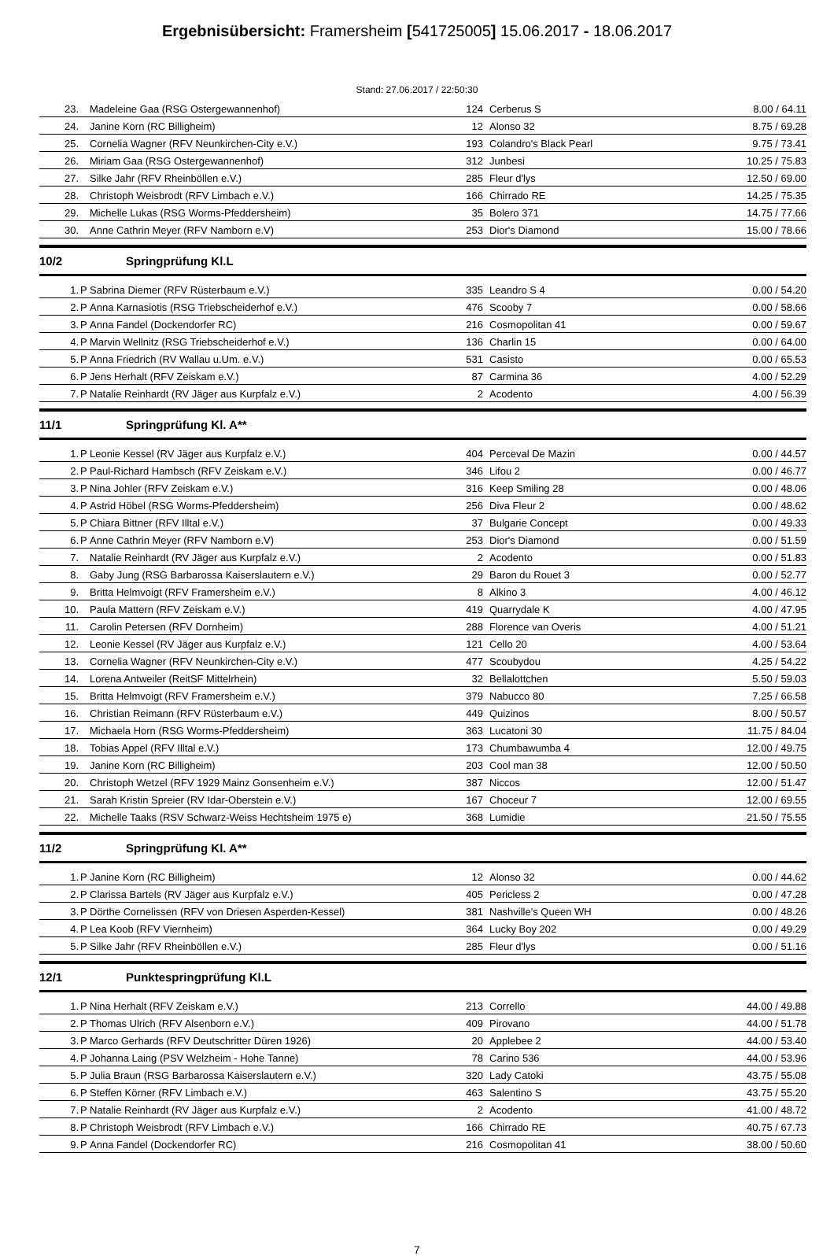Ergebnisübersicht: Framersheim [541725005] 15.06.2017 - 18.06.2017
Stand: 27.06.2017 / 22:50:30
| 23. | | Madeleine Gaa (RSG Ostergewannenhof) | 124 | Cerberus S | 8.00 / 64.11 |
| 24. | | Janine Korn (RC Billigheim) | 12 | Alonso 32 | 8.75 / 69.28 |
| 25. | | Cornelia Wagner (RFV Neunkirchen-City e.V.) | 193 | Colandro's Black Pearl | 9.75 / 73.41 |
| 26. | | Miriam Gaa (RSG Ostergewannenhof) | 312 | Junbesi | 10.25 / 75.83 |
| 27. | | Silke Jahr (RFV Rheinböllen e.V.) | 285 | Fleur d'lys | 12.50 / 69.00 |
| 28. | | Christoph Weisbrodt (RFV Limbach e.V.) | 166 | Chirrado RE | 14.25 / 75.35 |
| 29. | | Michelle Lukas (RSG Worms-Pfeddersheim) | 35 | Bolero 371 | 14.75 / 77.66 |
| 30. | | Anne Cathrin Meyer (RFV Namborn e.V) | 253 | Dior's Diamond | 15.00 / 78.66 |
10/2 Springprüfung Kl.L
| 1. | P | Sabrina Diemer (RFV Rüsterbaum e.V.) | 335 | Leandro S 4 | 0.00 / 54.20 |
| 2. | P | Anna Karnasiotis (RSG Triebscheiderhof e.V.) | 476 | Scooby 7 | 0.00 / 58.66 |
| 3. | P | Anna Fandel (Dockendorfer RC) | 216 | Cosmopolitan 41 | 0.00 / 59.67 |
| 4. | P | Marvin Wellnitz (RSG Triebscheiderhof e.V.) | 136 | Charlin 15 | 0.00 / 64.00 |
| 5. | P | Anna Friedrich (RV Wallau u.Um. e.V.) | 531 | Casisto | 0.00 / 65.53 |
| 6. | P | Jens Herhalt (RFV Zeiskam e.V.) | 87 | Carmina 36 | 4.00 / 52.29 |
| 7. | P | Natalie Reinhardt (RV Jäger aus Kurpfalz e.V.) | 2 | Acodento | 4.00 / 56.39 |
11/1 Springprüfung Kl. A**
| 1. | P | Leonie Kessel (RV Jäger aus Kurpfalz e.V.) | 404 | Perceval De Mazin | 0.00 / 44.57 |
| 2. | P | Paul-Richard Hambsch (RFV Zeiskam e.V.) | 346 | Lifou 2 | 0.00 / 46.77 |
| 3. | P | Nina Johler (RFV Zeiskam e.V.) | 316 | Keep Smiling 28 | 0.00 / 48.06 |
| 4. | P | Astrid Höbel (RSG Worms-Pfeddersheim) | 256 | Diva Fleur 2 | 0.00 / 48.62 |
| 5. | P | Chiara Bittner (RFV Illtal e.V.) | 37 | Bulgarie Concept | 0.00 / 49.33 |
| 6. | P | Anne Cathrin Meyer (RFV Namborn e.V) | 253 | Dior's Diamond | 0.00 / 51.59 |
| 7. | | Natalie Reinhardt (RV Jäger aus Kurpfalz e.V.) | 2 | Acodento | 0.00 / 51.83 |
| 8. | | Gaby Jung (RSG Barbarossa Kaiserslautern e.V.) | 29 | Baron du Rouet 3 | 0.00 / 52.77 |
| 9. | | Britta Helmvoigt (RFV Framersheim e.V.) | 8 | Alkino 3 | 4.00 / 46.12 |
| 10. | | Paula Mattern (RFV Zeiskam e.V.) | 419 | Quarrydale K | 4.00 / 47.95 |
| 11. | | Carolin Petersen (RFV Dornheim) | 288 | Florence van Overis | 4.00 / 51.21 |
| 12. | | Leonie Kessel (RV Jäger aus Kurpfalz e.V.) | 121 | Cello 20 | 4.00 / 53.64 |
| 13. | | Cornelia Wagner (RFV Neunkirchen-City e.V.) | 477 | Scoubydou | 4.25 / 54.22 |
| 14. | | Lorena Antweiler (ReitSF Mittelrhein) | 32 | Bellalottchen | 5.50 / 59.03 |
| 15. | | Britta Helmvoigt (RFV Framersheim e.V.) | 379 | Nabucco 80 | 7.25 / 66.58 |
| 16. | | Christian Reimann (RFV Rüsterbaum e.V.) | 449 | Quizinos | 8.00 / 50.57 |
| 17. | | Michaela Horn (RSG Worms-Pfeddersheim) | 363 | Lucatoni 30 | 11.75 / 84.04 |
| 18. | | Tobias Appel (RFV Illtal e.V.) | 173 | Chumbawumba 4 | 12.00 / 49.75 |
| 19. | | Janine Korn (RC Billigheim) | 203 | Cool man 38 | 12.00 / 50.50 |
| 20. | | Christoph Wetzel (RFV 1929 Mainz Gonsenheim e.V.) | 387 | Niccos | 12.00 / 51.47 |
| 21. | | Sarah Kristin Spreier (RV Idar-Oberstein e.V.) | 167 | Choceur 7 | 12.00 / 69.55 |
| 22. | | Michelle Taaks (RSV Schwarz-Weiss Hechtsheim 1975 e) | 368 | Lumidie | 21.50 / 75.55 |
11/2 Springprüfung Kl. A**
| 1. | P | Janine Korn (RC Billigheim) | 12 | Alonso 32 | 0.00 / 44.62 |
| 2. | P | Clarissa Bartels (RV Jäger aus Kurpfalz e.V.) | 405 | Pericless 2 | 0.00 / 47.28 |
| 3. | P | Dörthe Cornelissen (RFV von Driesen Asperden-Kessel) | 381 | Nashville's Queen WH | 0.00 / 48.26 |
| 4. | P | Lea Koob (RFV Viernheim) | 364 | Lucky Boy 202 | 0.00 / 49.29 |
| 5. | P | Silke Jahr (RFV Rheinböllen e.V.) | 285 | Fleur d'lys | 0.00 / 51.16 |
12/1 Punktespringprüfung Kl.L
| 1. | P | Nina Herhalt (RFV Zeiskam e.V.) | 213 | Corrello | 44.00 / 49.88 |
| 2. | P | Thomas Ulrich (RFV Alsenborn e.V.) | 409 | Pirovano | 44.00 / 51.78 |
| 3. | P | Marco Gerhards (RFV Deutschritter Düren 1926) | 20 | Applebee 2 | 44.00 / 53.40 |
| 4. | P | Johanna Laing (PSV Welzheim - Hohe Tanne) | 78 | Carino 536 | 44.00 / 53.96 |
| 5. | P | Julia Braun (RSG Barbarossa Kaiserslautern e.V.) | 320 | Lady Catoki | 43.75 / 55.08 |
| 6. | P | Steffen Körner (RFV Limbach e.V.) | 463 | Salentino S | 43.75 / 55.20 |
| 7. | P | Natalie Reinhardt (RV Jäger aus Kurpfalz e.V.) | 2 | Acodento | 41.00 / 48.72 |
| 8. | P | Christoph Weisbrodt (RFV Limbach e.V.) | 166 | Chirrado RE | 40.75 / 67.73 |
| 9. | P | Anna Fandel (Dockendorfer RC) | 216 | Cosmopolitan 41 | 38.00 / 50.60 |
7